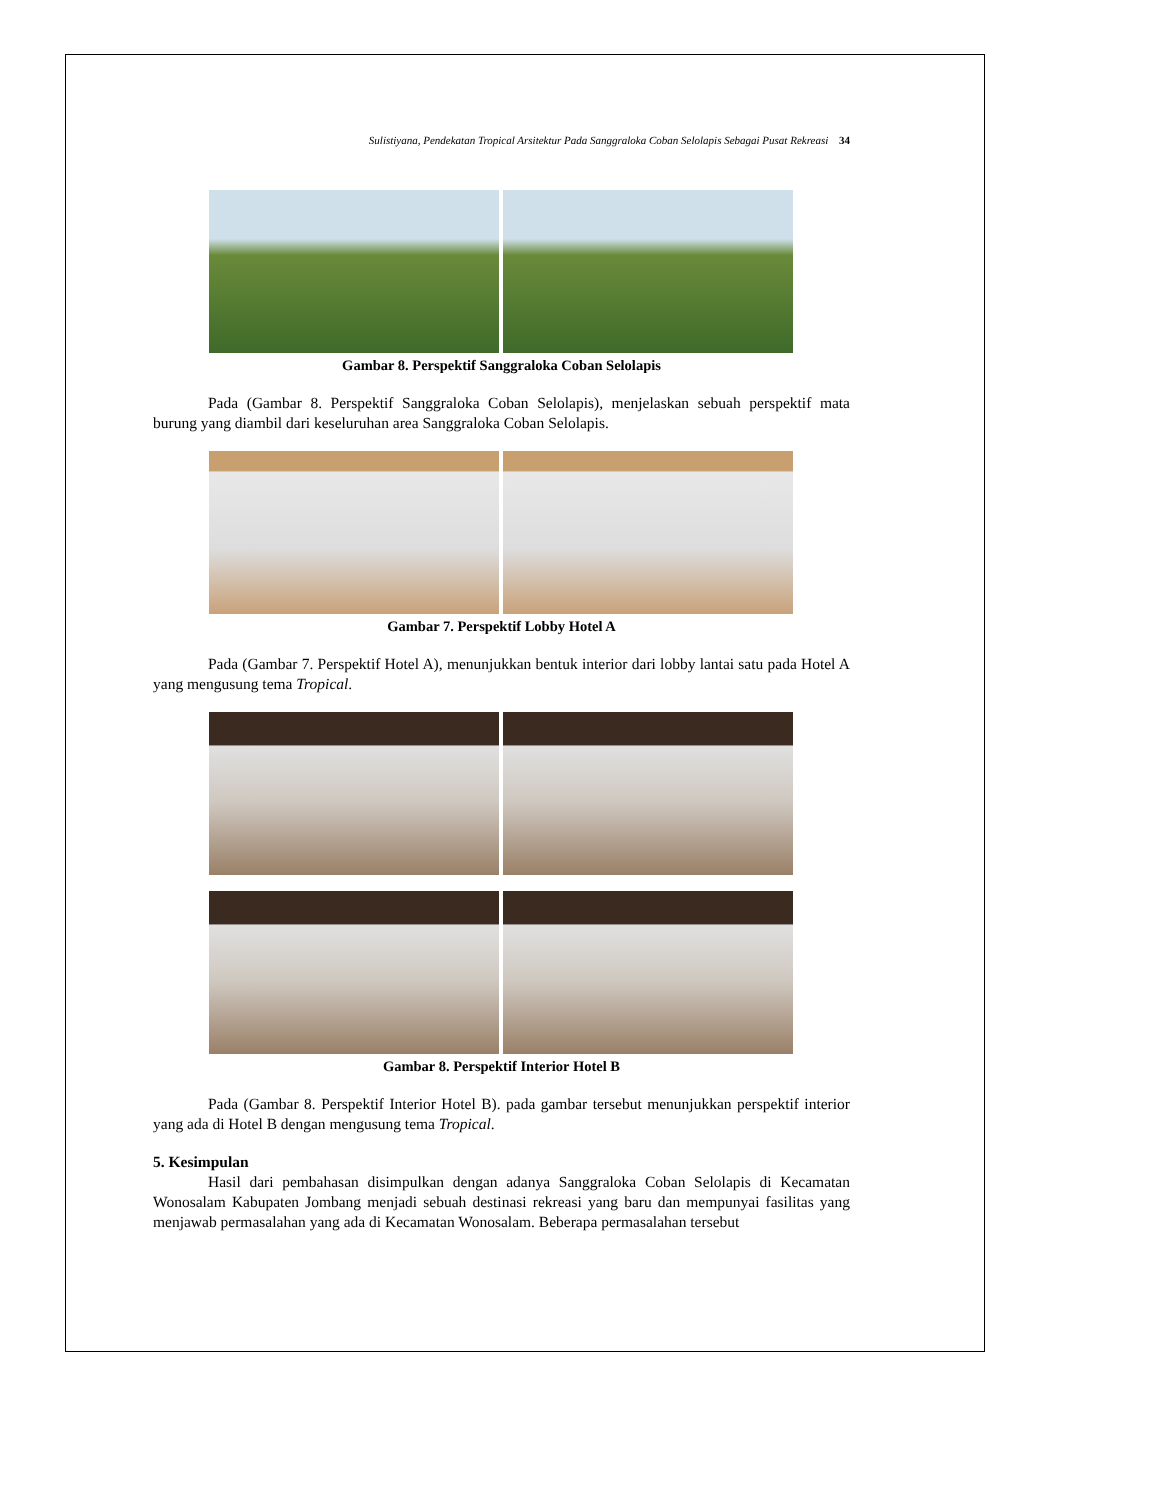Sulistiyana, Pendekatan Tropical Arsitektur Pada Sanggraloka Coban Selolapis Sebagai Pusat Rekreasi 34
Gambar 8. Perspektif Sanggraloka Coban Selolapis
Pada (Gambar 8. Perspektif Sanggraloka Coban Selolapis), menjelaskan sebuah perspektif mata burung yang diambil dari keseluruhan area Sanggraloka Coban Selolapis.
Gambar 7. Perspektif Lobby Hotel A
Pada (Gambar 7. Perspektif Hotel A), menunjukkan bentuk interior dari lobby lantai satu pada Hotel A yang mengusung tema Tropical.
Gambar 8. Perspektif Interior Hotel B
Pada (Gambar 8. Perspektif Interior Hotel B). pada gambar tersebut menunjukkan perspektif interior yang ada di Hotel B dengan mengusung tema Tropical.
5. Kesimpulan
Hasil dari pembahasan disimpulkan dengan adanya Sanggraloka Coban Selolapis di Kecamatan Wonosalam Kabupaten Jombang menjadi sebuah destinasi rekreasi yang baru dan mempunyai fasilitas yang menjawab permasalahan yang ada di Kecamatan Wonosalam. Beberapa permasalahan tersebut